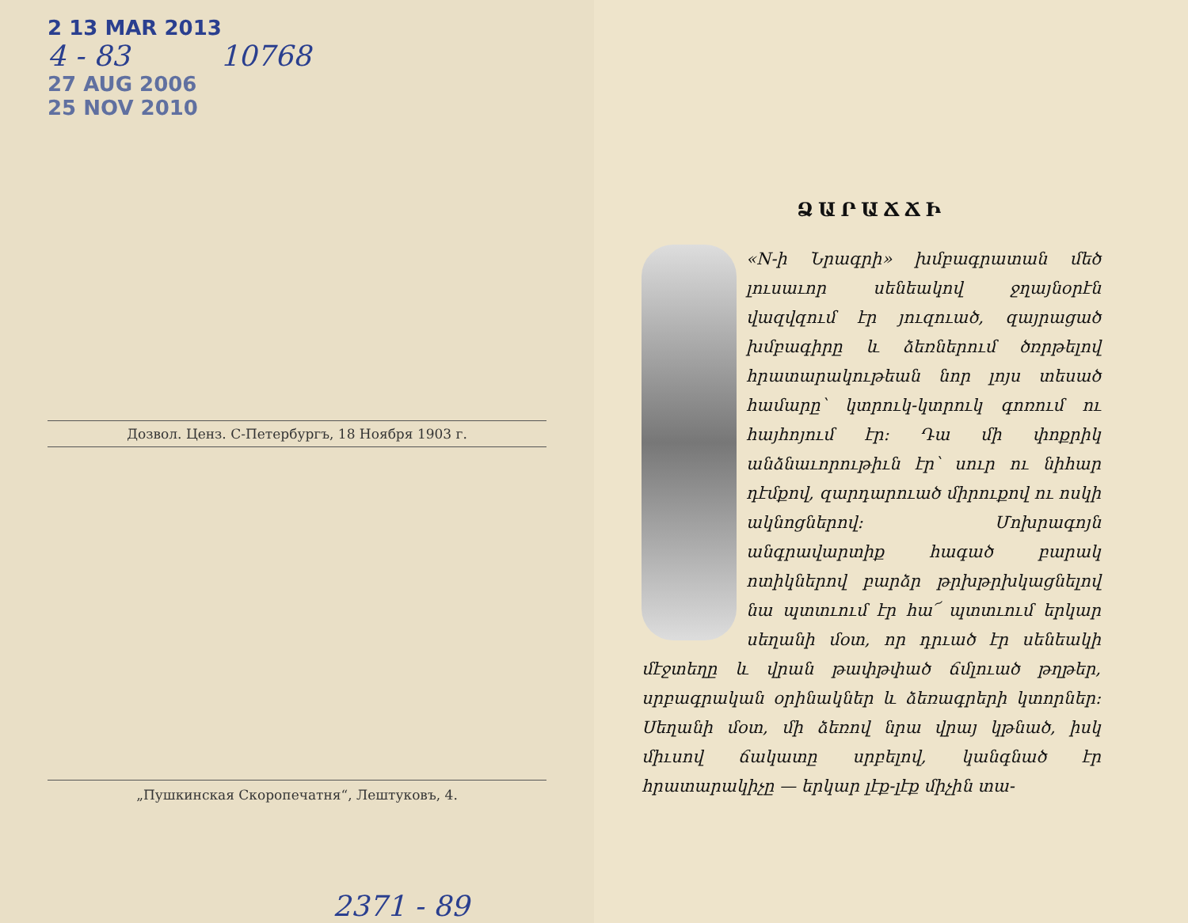2 13 MAR 2013
4 - 83 10768
27 AUG 2006
25 NOV 2010
Дозвол. Ценз. С-Петербургъ, 18 Ноября 1903 г.
„Пушкинская Скоропечатня“, Лештуковъ, 4.
2371 - 89
ՁԱՐԱՃՃԻ
«N-ի Նրագրի» խմբագրատան մեծ լուսաւոր սենեակով ջղայնօրէն վազվզում էր յուզուած, զայրացած խմբագիրը և ձեռներում ծռրթելով հրատարակութեան նոր լոյս տեսած համարը՝ կտրուկ-կտրուկ գոռում ու հայհոյում էր: Դա մի փոքրիկ անձնաւորութիւն էր՝ սուր ու նիհար դէմքով, զարդարուած միրուքով ու ոսկի ակնոցներով: Մոխրագոյն անգրավարտիք հագած բարակ ոտիկներով բարձր թրխթրխկացնելով նա պտտւում էր հա՜ պտտւում երկար սեղանի մօտ, որ դրւած էր սենեակի մէջտեղը և վրան թափթփած ճմլուած թղթեր, սրբագրական օրինակներ և ձեռագրերի կտորներ: Սեղանի մօտ, մի ձեռով նրա վրայ կթնած, իսկ միւսով ճակատը սրբելով, կանգնած էր հրատարակիչը — երկար լէք-լէք միչին տա-